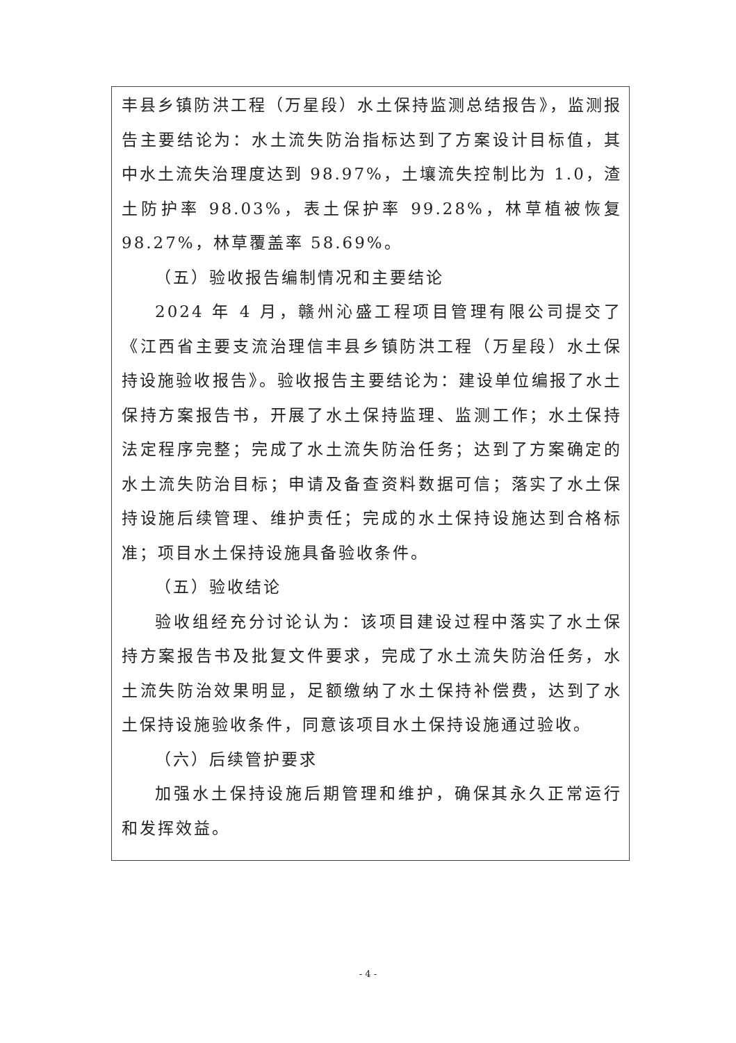丰县乡镇防洪工程（万星段）水土保持监测总结报告》，监测报告主要结论为：水土流失防治指标达到了方案设计目标值，其中水土流失治理度达到 98.97%，土壤流失控制比为 1.0，渣土防护率 98.03%，表土保护率 99.28%，林草植被恢复 98.27%，林草覆盖率 58.69%。
（五）验收报告编制情况和主要结论
2024 年 4 月，赣州沁盛工程项目管理有限公司提交了《江西省主要支流治理信丰县乡镇防洪工程（万星段）水土保持设施验收报告》。验收报告主要结论为：建设单位编报了水土保持方案报告书，开展了水土保持监理、监测工作；水土保持法定程序完整；完成了水土流失防治任务；达到了方案确定的水土流失防治目标；申请及备查资料数据可信；落实了水土保持设施后续管理、维护责任；完成的水土保持设施达到合格标准；项目水土保持设施具备验收条件。
（五）验收结论
验收组经充分讨论认为：该项目建设过程中落实了水土保持方案报告书及批复文件要求，完成了水土流失防治任务，水土流失防治效果明显，足额缴纳了水土保持补偿费，达到了水土保持设施验收条件，同意该项目水土保持设施通过验收。
（六）后续管护要求
加强水土保持设施后期管理和维护，确保其永久正常运行和发挥效益。
- 4 -